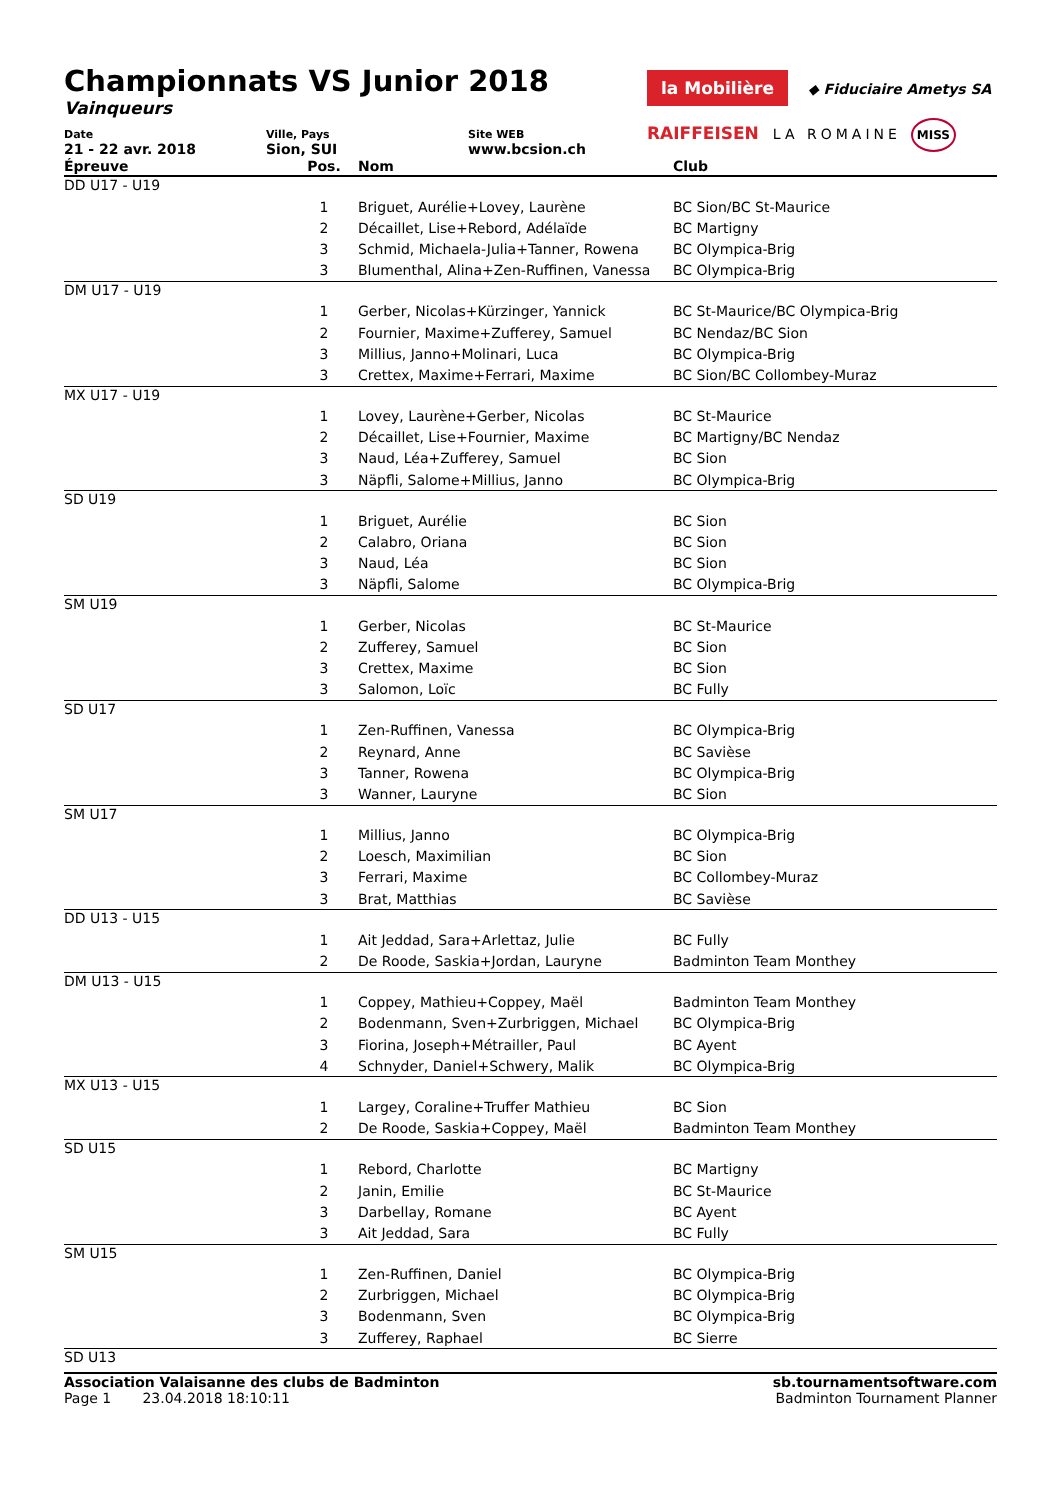Championnats VS Junior 2018
Vainqueurs
la Mobilière ◆ Fiduciaire Ametys SA
RAIFFEISEN LA ROMAINE MISS
Date
21 - 22 avr. 2018
Ville, Pays
Sion, SUI
Site WEB
www.bcsion.ch
| Épreuve | Pos. | Nom | Club |
| --- | --- | --- | --- |
| DD U17 - U19 | | | |
| | 1 | Briguet, Aurélie+Lovey, Laurène | BC Sion/BC St-Maurice |
| | 2 | Décaillet, Lise+Rebord, Adélaïde | BC Martigny |
| | 3 | Schmid, Michaela-Julia+Tanner, Rowena | BC Olympica-Brig |
| | 3 | Blumenthal, Alina+Zen-Ruffinen, Vanessa | BC Olympica-Brig |
| DM U17 - U19 | | | |
| | 1 | Gerber, Nicolas+Kürzinger, Yannick | BC St-Maurice/BC Olympica-Brig |
| | 2 | Fournier, Maxime+Zufferey, Samuel | BC Nendaz/BC Sion |
| | 3 | Millius, Janno+Molinari, Luca | BC Olympica-Brig |
| | 3 | Crettex, Maxime+Ferrari, Maxime | BC Sion/BC Collombey-Muraz |
| MX U17 - U19 | | | |
| | 1 | Lovey, Laurène+Gerber, Nicolas | BC St-Maurice |
| | 2 | Décaillet, Lise+Fournier, Maxime | BC Martigny/BC Nendaz |
| | 3 | Naud, Léa+Zufferey, Samuel | BC Sion |
| | 3 | Näpfli, Salome+Millius, Janno | BC Olympica-Brig |
| SD U19 | | | |
| | 1 | Briguet, Aurélie | BC Sion |
| | 2 | Calabro, Oriana | BC Sion |
| | 3 | Naud, Léa | BC Sion |
| | 3 | Näpfli, Salome | BC Olympica-Brig |
| SM U19 | | | |
| | 1 | Gerber, Nicolas | BC St-Maurice |
| | 2 | Zufferey, Samuel | BC Sion |
| | 3 | Crettex, Maxime | BC Sion |
| | 3 | Salomon, Loïc | BC Fully |
| SD U17 | | | |
| | 1 | Zen-Ruffinen, Vanessa | BC Olympica-Brig |
| | 2 | Reynard, Anne | BC Savièse |
| | 3 | Tanner, Rowena | BC Olympica-Brig |
| | 3 | Wanner, Lauryne | BC Sion |
| SM U17 | | | |
| | 1 | Millius, Janno | BC Olympica-Brig |
| | 2 | Loesch, Maximilian | BC Sion |
| | 3 | Ferrari, Maxime | BC Collombey-Muraz |
| | 3 | Brat, Matthias | BC Savièse |
| DD U13 - U15 | | | |
| | 1 | Ait Jeddad, Sara+Arlettaz, Julie | BC Fully |
| | 2 | De Roode, Saskia+Jordan, Lauryne | Badminton Team Monthey |
| DM U13 - U15 | | | |
| | 1 | Coppey, Mathieu+Coppey, Maël | Badminton Team Monthey |
| | 2 | Bodenmann, Sven+Zurbriggen, Michael | BC Olympica-Brig |
| | 3 | Fiorina, Joseph+Métrailler, Paul | BC Ayent |
| | 4 | Schnyder, Daniel+Schwery, Malik | BC Olympica-Brig |
| MX U13 - U15 | | | |
| | 1 | Largey, Coraline+Truffer Mathieu | BC Sion |
| | 2 | De Roode, Saskia+Coppey, Maël | Badminton Team Monthey |
| SD U15 | | | |
| | 1 | Rebord, Charlotte | BC Martigny |
| | 2 | Janin, Emilie | BC St-Maurice |
| | 3 | Darbellay, Romane | BC Ayent |
| | 3 | Ait Jeddad, Sara | BC Fully |
| SM U15 | | | |
| | 1 | Zen-Ruffinen, Daniel | BC Olympica-Brig |
| | 2 | Zurbriggen, Michael | BC Olympica-Brig |
| | 3 | Bodenmann, Sven | BC Olympica-Brig |
| | 3 | Zufferey, Raphael | BC Sierre |
| SD U13 | | | |
Association Valaisanne des clubs de Badminton
Page 1 23.04.2018 18:10:11
sb.tournamentsoftware.com
Badminton Tournament Planner